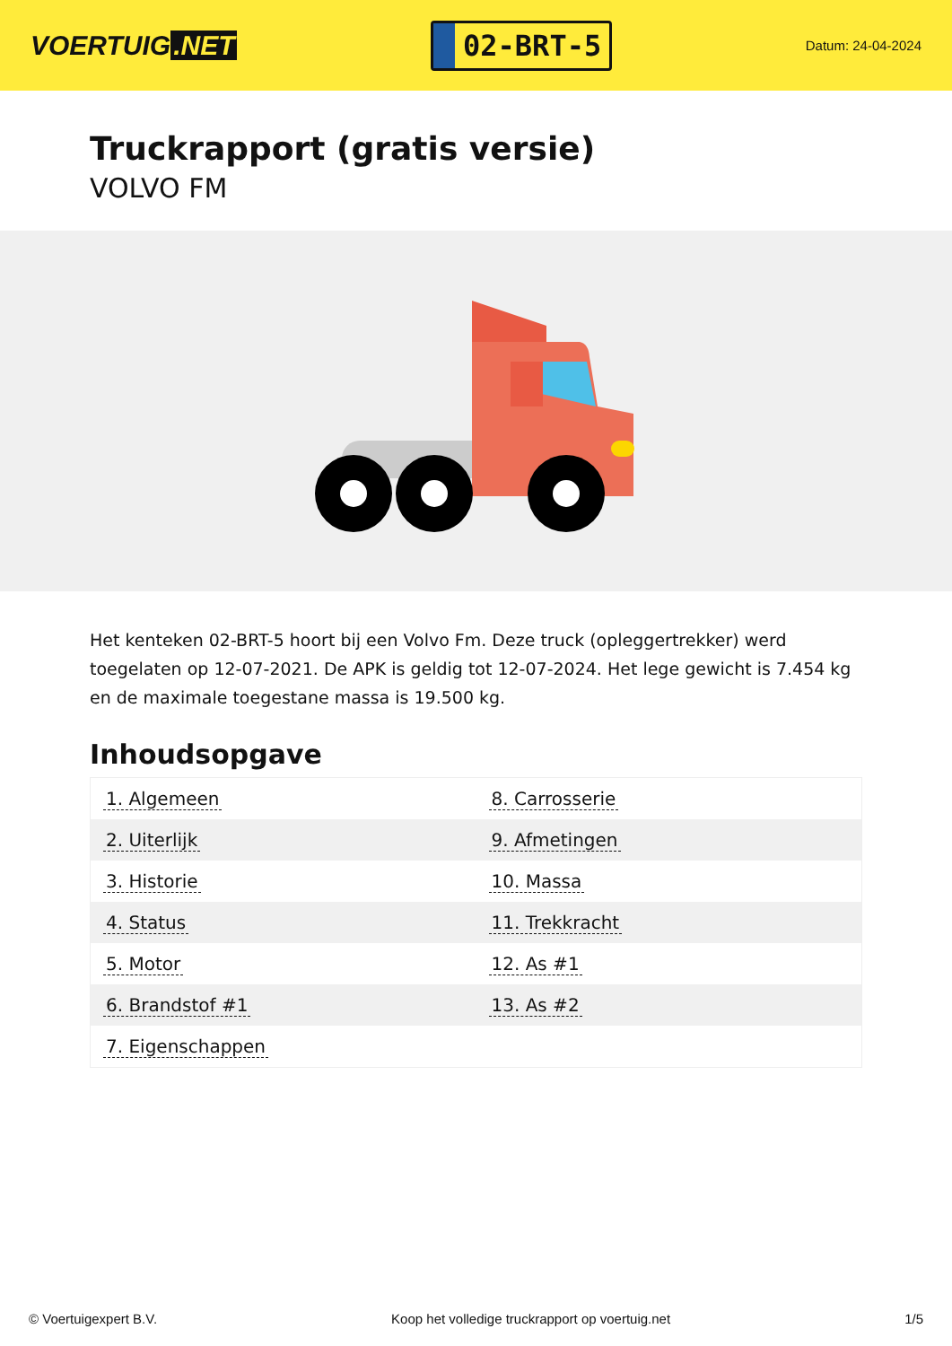VOERTUIG.NET
02-BRT-5
Datum: 24-04-2024
Truckrapport (gratis versie)
VOLVO FM
Het kenteken 02-BRT-5 hoort bij een Volvo Fm. Deze truck (opleggertrekker) werd toegelaten op 12-07-2021. De APK is geldig tot 12-07-2024. Het lege gewicht is 7.454 kg en de maximale toegestane massa is 19.500 kg.
Inhoudsopgave
| 1. Algemeen | 8. Carrosserie |
| 2. Uiterlijk | 9. Afmetingen |
| 3. Historie | 10. Massa |
| 4. Status | 11. Trekkracht |
| 5. Motor | 12. As #1 |
| 6. Brandstof #1 | 13. As #2 |
| 7. Eigenschappen | |
© Voertuigexpert B.V. Koop het volledige truckrapport op voertuig.net
1/5